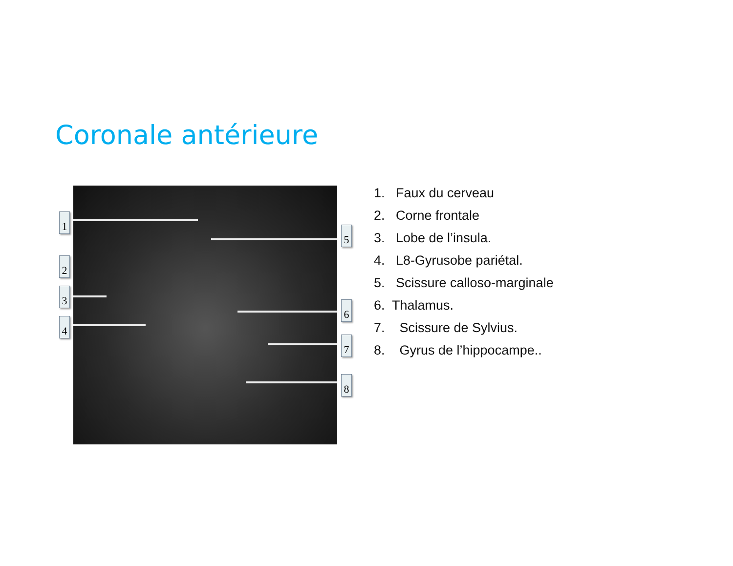Coronale antérieure
1
2
3
4
5
6
7
8
1. Faux du cerveau
2. Corne frontale
3. Lobe de l’insula.
4. L8-Gyrusobe pariétal.
5. Scissure calloso-marginale
6. Thalamus.
7. Scissure de Sylvius.
8. Gyrus de l’hippocampe..